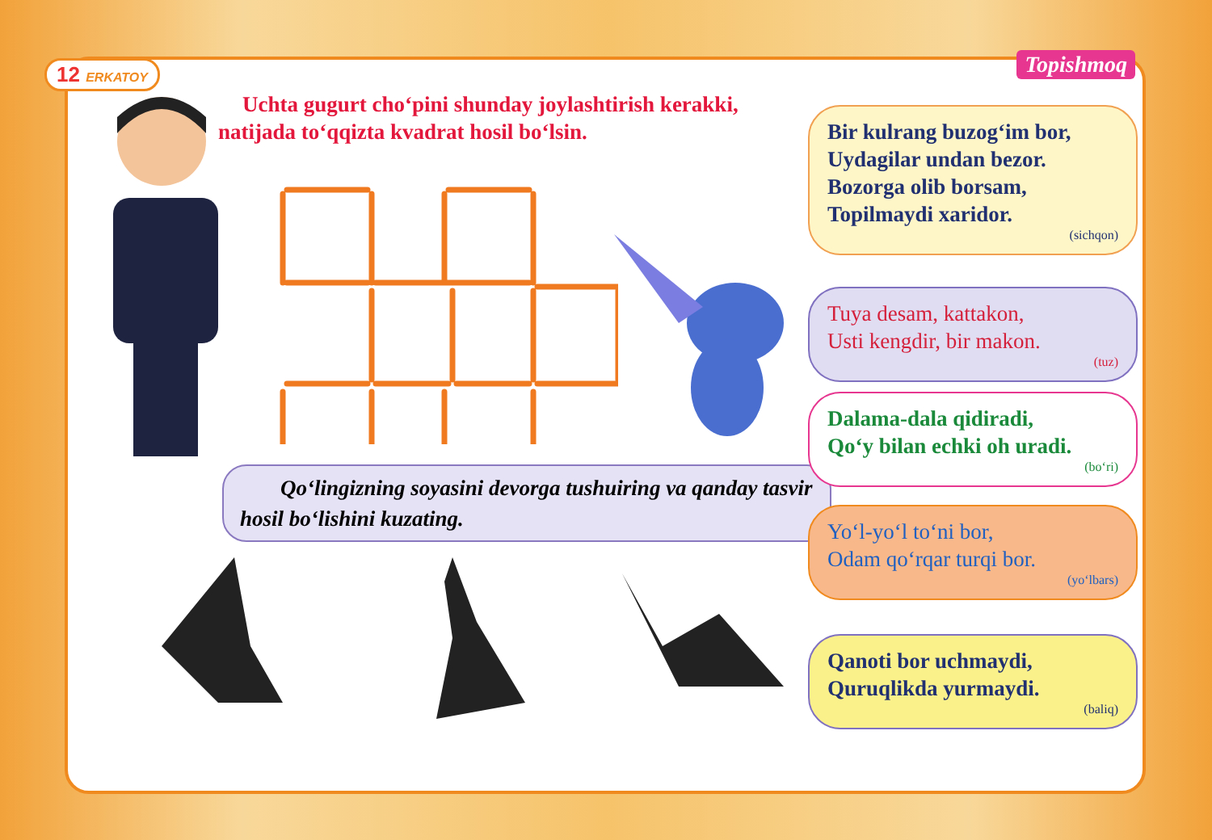12 ERKATOY Topishmoq
Uchta gugurt cho‘pini shunday joylashtirish kerakki, natijada to‘qqizta kvadrat hosil bo‘lsin.
Qo‘lingizning soyasini devorga tushuiring va qanday tasvir hosil bo‘lishini kuzating.
Bir kulrang buzog‘im bor,
Uydagilar undan bezor.
Bozorga olib borsam,
Topilmaydi xaridor.
(sichqon)
Tuya desam, kattakon,
Usti kengdir, bir makon.
(tuz)
Dalama-dala qidiradi,
Qo‘y bilan echki oh uradi.
(bo‘ri)
Yo‘l-yo‘l to‘ni bor,
Odam qo‘rqar turqi bor.
(yo‘lbars)
Qanoti bor uchmaydi,
Quruqlikda yurmaydi.
(baliq)